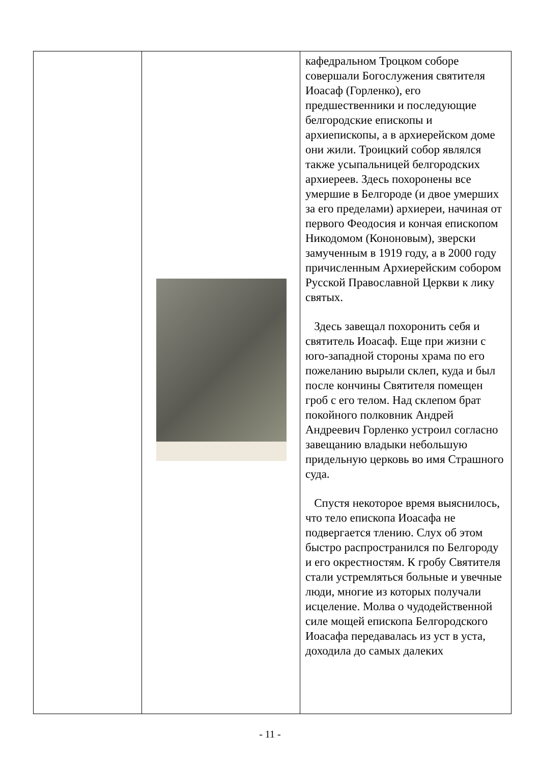| | | кафедральном Троцком соборе совершали Богослужения святителя Иоасаф (Горленко), его предшественники и последующие белгородские епископы и архиепископы, а в архиерейском доме они жили. Троицкий собор являлся также усыпальницей белгородских архиереев. Здесь похоронены все умершие в Белгороде (и двое умерших за его пределами) архиереи, начиная от первого Феодосия и кончая епископом Никодомом (Кононовым), зверски замученным в 1919 году, а в 2000 году причисленным Архиерейским собором Русской Православной Церкви к лику святых. Здесь завещал похоронить себя и святитель Иоасаф. Еще при жизни с юго-западной стороны храма по его пожеланию вырыли склеп, куда и был после кончины Святителя помещен гроб с его телом. Над склепом брат покойного полковник Андрей Андреевич Горленко устроил согласно завещанию владыки небольшую придельную церковь во имя Страшного суда. Спустя некоторое время выяснилось, что тело епископа Иоасафа не подвергается тлению. Слух об этом быстро распространился по Белгороду и его окрестностям. К гробу Святителя стали устремляться больные и увечные люди, многие из которых получали исцеление. Молва о чудодейственной силе мощей епископа Белгородского Иоасафа передавалась из уст в уста, доходила до самых далеких |
- 11 -